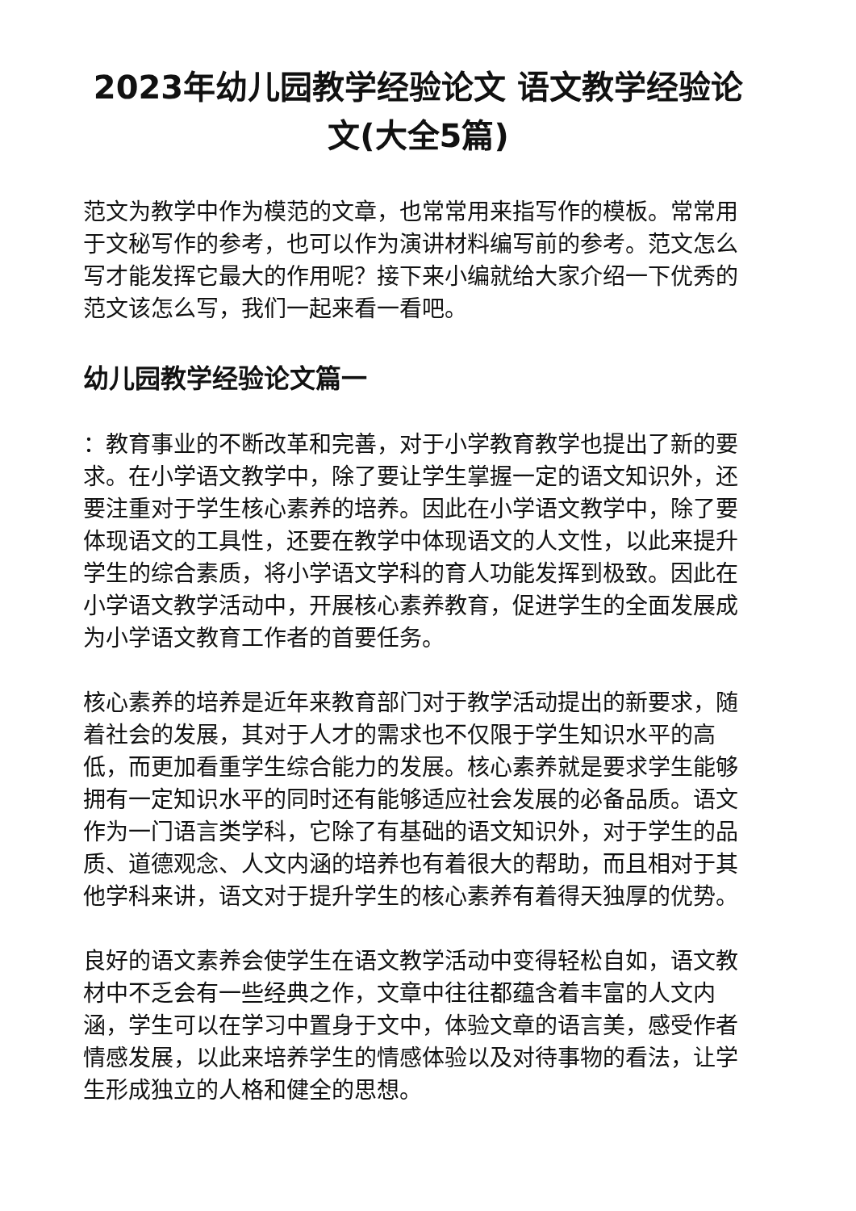2023年幼儿园教学经验论文 语文教学经验论文(大全5篇)
范文为教学中作为模范的文章，也常常用来指写作的模板。常常用于文秘写作的参考，也可以作为演讲材料编写前的参考。范文怎么写才能发挥它最大的作用呢？接下来小编就给大家介绍一下优秀的范文该怎么写，我们一起来看一看吧。
幼儿园教学经验论文篇一
：教育事业的不断改革和完善，对于小学教育教学也提出了新的要求。在小学语文教学中，除了要让学生掌握一定的语文知识外，还要注重对于学生核心素养的培养。因此在小学语文教学中，除了要体现语文的工具性，还要在教学中体现语文的人文性，以此来提升学生的综合素质，将小学语文学科的育人功能发挥到极致。因此在小学语文教学活动中，开展核心素养教育，促进学生的全面发展成为小学语文教育工作者的首要任务。
核心素养的培养是近年来教育部门对于教学活动提出的新要求，随着社会的发展，其对于人才的需求也不仅限于学生知识水平的高低，而更加看重学生综合能力的发展。核心素养就是要求学生能够拥有一定知识水平的同时还有能够适应社会发展的必备品质。语文作为一门语言类学科，它除了有基础的语文知识外，对于学生的品质、道德观念、人文内涵的培养也有着很大的帮助，而且相对于其他学科来讲，语文对于提升学生的核心素养有着得天独厚的优势。
良好的语文素养会使学生在语文教学活动中变得轻松自如，语文教材中不乏会有一些经典之作，文章中往往都蕴含着丰富的人文内涵，学生可以在学习中置身于文中，体验文章的语言美，感受作者情感发展，以此来培养学生的情感体验以及对待事物的看法，让学生形成独立的人格和健全的思想。